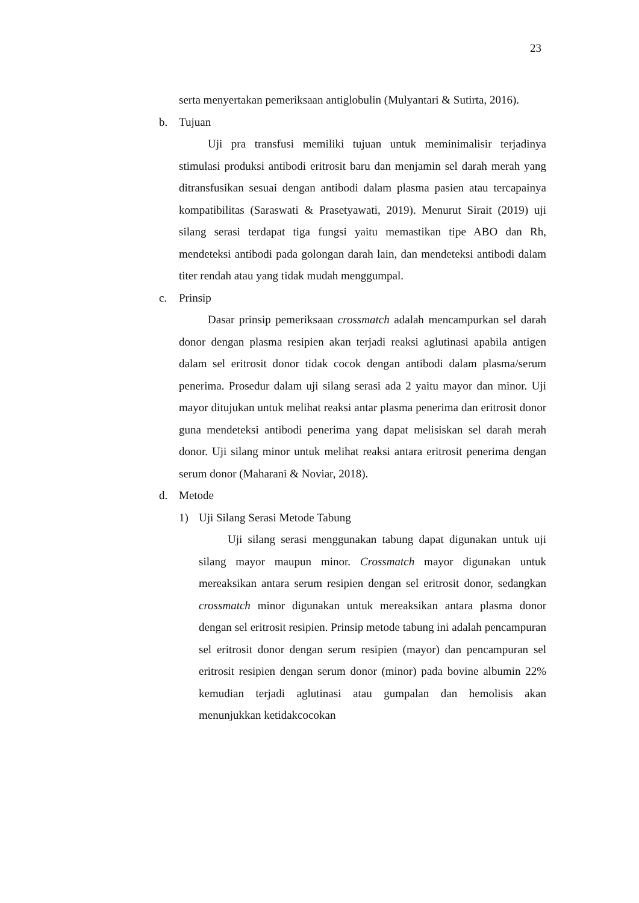23
serta menyertakan pemeriksaan antiglobulin (Mulyantari & Sutirta, 2016).
b. Tujuan
Uji pra transfusi memiliki tujuan untuk meminimalisir terjadinya stimulasi produksi antibodi eritrosit baru dan menjamin sel darah merah yang ditransfusikan sesuai dengan antibodi dalam plasma pasien atau tercapainya kompatibilitas (Saraswati & Prasetyawati, 2019). Menurut Sirait (2019) uji silang serasi terdapat tiga fungsi yaitu memastikan tipe ABO dan Rh, mendeteksi antibodi pada golongan darah lain, dan mendeteksi antibodi dalam titer rendah atau yang tidak mudah menggumpal.
c. Prinsip
Dasar prinsip pemeriksaan crossmatch adalah mencampurkan sel darah donor dengan plasma resipien akan terjadi reaksi aglutinasi apabila antigen dalam sel eritrosit donor tidak cocok dengan antibodi dalam plasma/serum penerima. Prosedur dalam uji silang serasi ada 2 yaitu mayor dan minor. Uji mayor ditujukan untuk melihat reaksi antar plasma penerima dan eritrosit donor guna mendeteksi antibodi penerima yang dapat melisiskan sel darah merah donor. Uji silang minor untuk melihat reaksi antara eritrosit penerima dengan serum donor (Maharani & Noviar, 2018).
d. Metode
1) Uji Silang Serasi Metode Tabung
Uji silang serasi menggunakan tabung dapat digunakan untuk uji silang mayor maupun minor. Crossmatch mayor digunakan untuk mereaksikan antara serum resipien dengan sel eritrosit donor, sedangkan crossmatch minor digunakan untuk mereaksikan antara plasma donor dengan sel eritrosit resipien. Prinsip metode tabung ini adalah pencampuran sel eritrosit donor dengan serum resipien (mayor) dan pencampuran sel eritrosit resipien dengan serum donor (minor) pada bovine albumin 22% kemudian terjadi aglutinasi atau gumpalan dan hemolisis akan menunjukkan ketidakcocokan